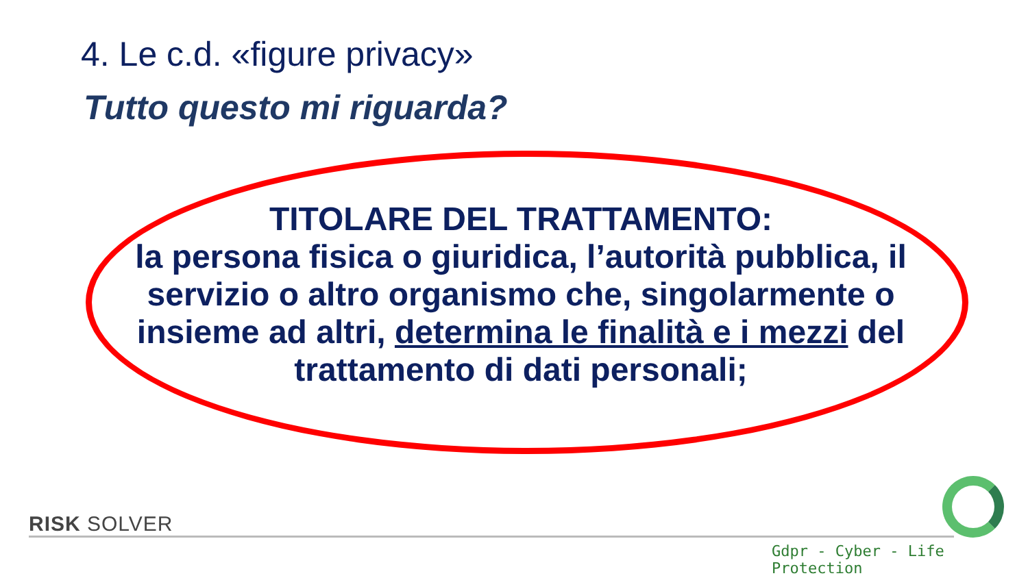4. Le c.d. «figure privacy»
Tutto questo mi riguarda?
TITOLARE DEL TRATTAMENTO:
la persona fisica o giuridica, l’autorità pubblica, il servizio o altro organismo che, singolarmente o insieme ad altri, determina le finalità e i mezzi del trattamento di dati personali;
RISK SOLVER
Gdpr - Cyber - Life Protection